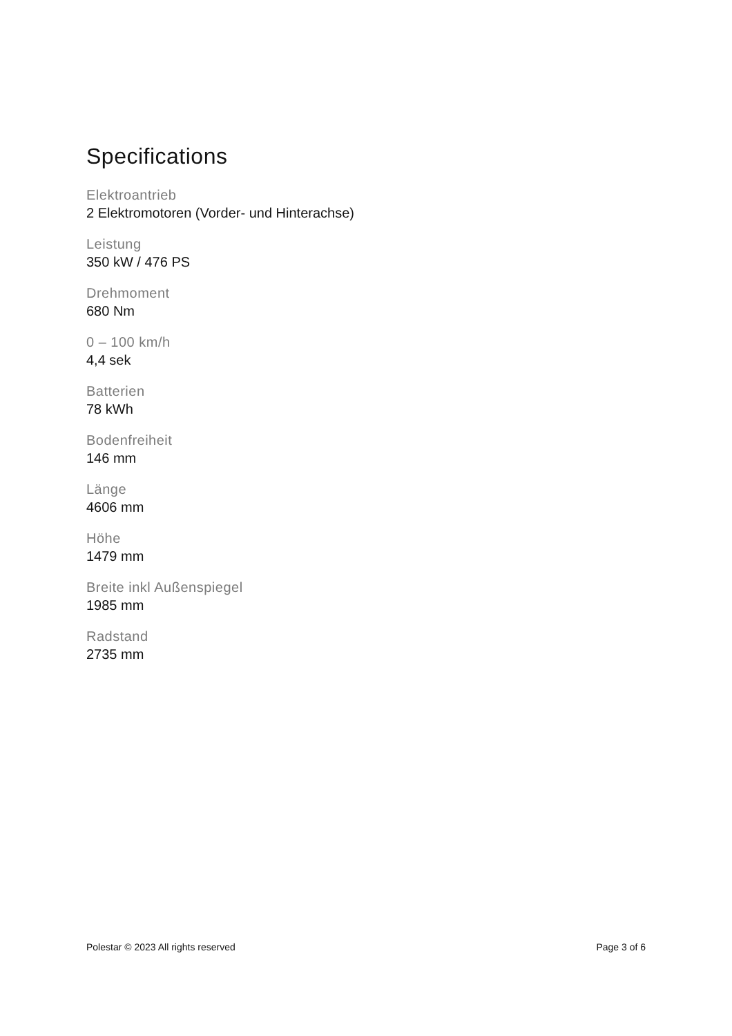Specifications
Elektroantrieb
2 Elektromotoren (Vorder- und Hinterachse)
Leistung
350 kW / 476 PS
Drehmoment
680 Nm
0 – 100 km/h
4,4 sek
Batterien
78 kWh
Bodenfreiheit
146 mm
Länge
4606 mm
Höhe
1479 mm
Breite inkl Außenspiegel
1985 mm
Radstand
2735 mm
Polestar © 2023 All rights reserved Page 3 of 6